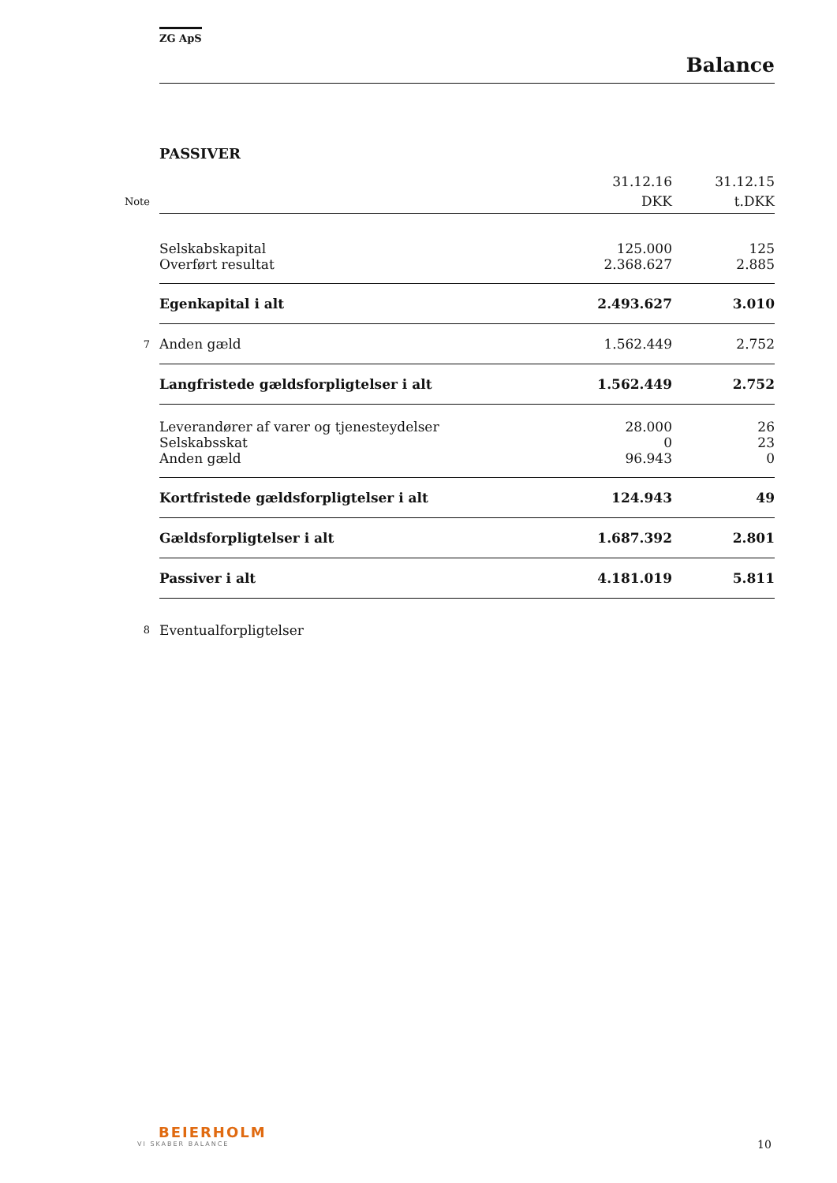ZG ApS
Balance
PASSIVER
| | | 31.12.16 | 31.12.15 |
| Note | | DKK | t.DKK |
| | Selskabskapital | 125.000 | 125 |
| | Overført resultat | 2.368.627 | 2.885 |
| | Egenkapital i alt | 2.493.627 | 3.010 |
| 7 | Anden gæld | 1.562.449 | 2.752 |
| | Langfristede gældsforpligtelser i alt | 1.562.449 | 2.752 |
| | Leverandører af varer og tjenesteydelser | 28.000 | 26 |
| | Selskabsskat | 0 | 23 |
| | Anden gæld | 96.943 | 0 |
| | Kortfristede gældsforpligtelser i alt | 124.943 | 49 |
| | Gældsforpligtelser i alt | 1.687.392 | 2.801 |
| | Passiver i alt | 4.181.019 | 5.811 |
| 8 | Eventualforpligtelser | | |
BEIERHOLM
VI SKABER BALANCE
10